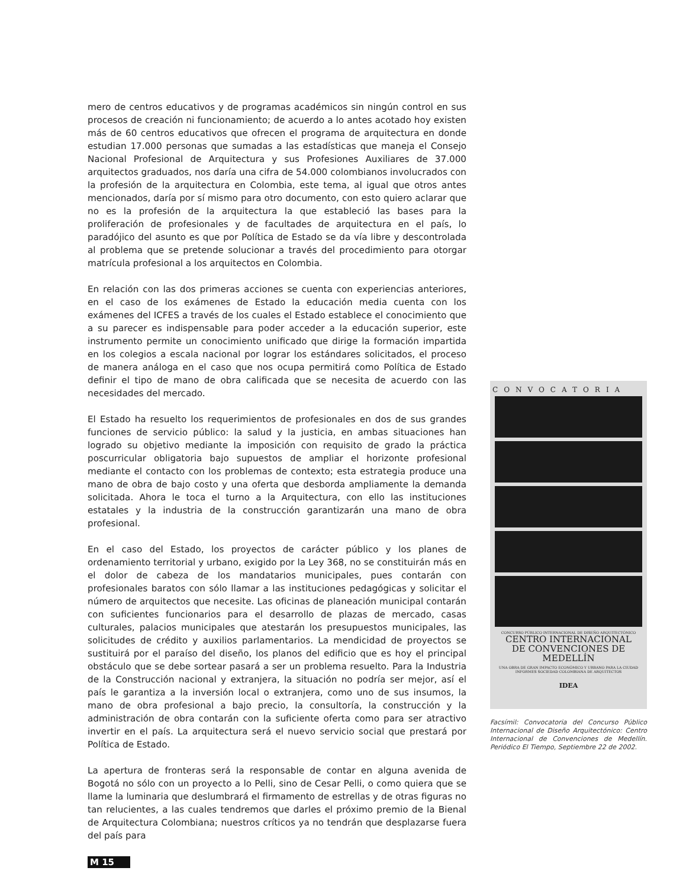mero de centros educativos y de programas académicos sin ningún control en sus procesos de creación ni funcionamiento; de acuerdo a lo antes acotado hoy existen más de 60 centros educativos que ofrecen el programa de arquitectura en donde estudian 17.000 personas que sumadas a las estadísticas que maneja el Consejo Nacional Profesional de Arquitectura y sus Profesiones Auxiliares de 37.000 arquitectos graduados, nos daría una cifra de 54.000 colombianos involucrados con la profesión de la arquitectura en Colombia, este tema, al igual que otros antes mencionados, daría por sí mismo para otro documento, con esto quiero aclarar que no es la profesión de la arquitectura la que estableció las bases para la proliferación de profesionales y de facultades de arquitectura en el país, lo paradójico del asunto es que por Política de Estado se da vía libre y descontrolada al problema que se pretende solucionar a través del procedimiento para otorgar matrícula profesional a los arquitectos en Colombia.
En relación con las dos primeras acciones se cuenta con experiencias anteriores, en el caso de los exámenes de Estado la educación media cuenta con los exámenes del ICFES a través de los cuales el Estado establece el conocimiento que a su parecer es indispensable para poder acceder a la educación superior, este instrumento permite un conocimiento unificado que dirige la formación impartida en los colegios a escala nacional por lograr los estándares solicitados, el proceso de manera análoga en el caso que nos ocupa permitirá como Política de Estado definir el tipo de mano de obra calificada que se necesita de acuerdo con las necesidades del mercado.
El Estado ha resuelto los requerimientos de profesionales en dos de sus grandes funciones de servicio público: la salud y la justicia, en ambas situaciones han logrado su objetivo mediante la imposición con requisito de grado la práctica poscurricular obligatoria bajo supuestos de ampliar el horizonte profesional mediante el contacto con los problemas de contexto; esta estrategia produce una mano de obra de bajo costo y una oferta que desborda ampliamente la demanda solicitada. Ahora le toca el turno a la Arquitectura, con ello las instituciones estatales y la industria de la construcción garantizarán una mano de obra profesional.
En el caso del Estado, los proyectos de carácter público y los planes de ordenamiento territorial y urbano, exigido por la Ley 368, no se constituirán más en el dolor de cabeza de los mandatarios municipales, pues contarán con profesionales baratos con sólo llamar a las instituciones pedagógicas y solicitar el número de arquitectos que necesite. Las oficinas de planeación municipal contarán con suficientes funcionarios para el desarrollo de plazas de mercado, casas culturales, palacios municipales que atestarán los presupuestos municipales, las solicitudes de crédito y auxilios parlamentarios. La mendicidad de proyectos se sustituirá por el paraíso del diseño, los planos del edificio que es hoy el principal obstáculo que se debe sortear pasará a ser un problema resuelto. Para la Industria de la Construcción nacional y extranjera, la situación no podría ser mejor, así el país le garantiza a la inversión local o extranjera, como uno de sus insumos, la mano de obra profesional a bajo precio, la consultoría, la construcción y la administración de obra contarán con la suficiente oferta como para ser atractivo invertir en el país. La arquitectura será el nuevo servicio social que prestará por Política de Estado.
La apertura de fronteras será la responsable de contar en alguna avenida de Bogotá no sólo con un proyecto a lo Pelli, sino de Cesar Pelli, o como quiera que se llame la luminaria que deslumbrará el firmamento de estrellas y de otras figuras no tan relucientes, a las cuales tendremos que darles el próximo premio de la Bienal de Arquitectura Colombiana; nuestros críticos ya no tendrán que desplazarse fuera del país para
CONVOCATORIA
CONCURSO PÚBLICO INTERNACIONAL DE DISEÑO ARQUITECTÓNICO
CENTRO INTERNACIONAL
DE CONVENCIONES DE MEDELLÍN
UNA OBRA DE GRAN IMPACTO ECONÓMICO Y URBANO PARA LA CIUDAD
INFORMES SOCIEDAD COLOMBIANA DE ARQUITECTOS
IDEA
Facsímil: Convocatoria del Concurso Público Internacional de Diseño Arquitectónico: Centro Internacional de Convenciones de Medellín. Periódico El Tiempo, Septiembre 22 de 2002.
M 15